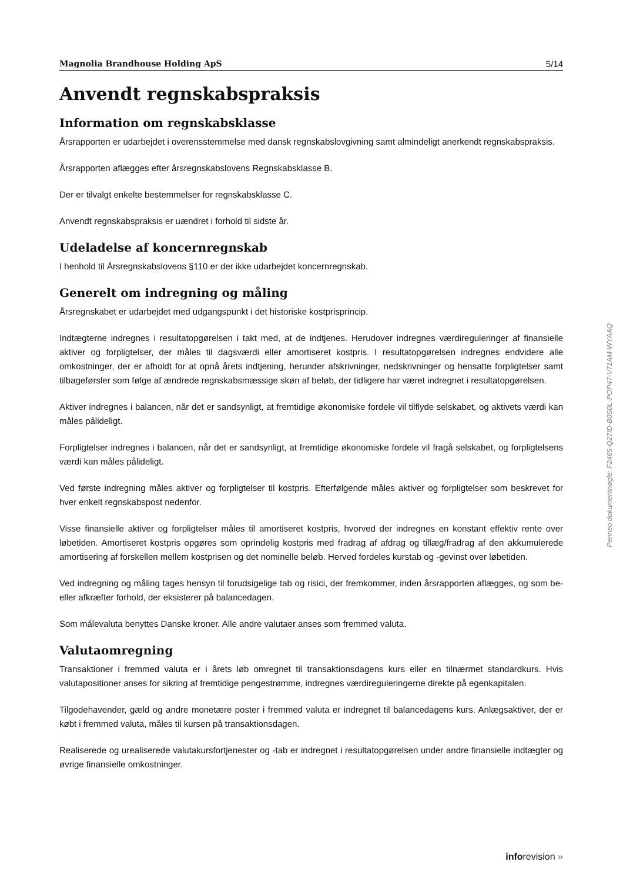Magnolia Brandhouse Holding ApS 5/14
Anvendt regnskabspraksis
Information om regnskabsklasse
Årsrapporten er udarbejdet i overensstemmelse med dansk regnskabslovgivning samt almindeligt anerkendt regnskabspraksis.
Årsrapporten aflægges efter årsregnskabslovens Regnskabsklasse B.
Der er tilvalgt enkelte bestemmelser for regnskabsklasse C.
Anvendt regnskabspraksis er uændret i forhold til sidste år.
Udeladelse af koncernregnskab
I henhold til Årsregnskabslovens §110 er der ikke udarbejdet koncernregnskab.
Generelt om indregning og måling
Årsregnskabet er udarbejdet med udgangspunkt i det historiske kostprisprincip.
Indtægterne indregnes i resultatopgørelsen i takt med, at de indtjenes. Herudover indregnes værdireguleringer af finansielle aktiver og forpligtelser, der måles til dagsværdi eller amortiseret kostpris. I resultatopgørelsen indregnes endvidere alle omkostninger, der er afholdt for at opnå årets indtjening, herunder afskrivninger, nedskrivninger og hensatte forpligtelser samt tilbageførsler som følge af ændrede regnskabsmæssige skøn af beløb, der tidligere har været indregnet i resultatopgørelsen.
Aktiver indregnes i balancen, når det er sandsynligt, at fremtidige økonomiske fordele vil tilflyde selskabet, og aktivets værdi kan måles pålideligt.
Forpligtelser indregnes i balancen, når det er sandsynligt, at fremtidige økonomiske fordele vil fragå selskabet, og forpligtelsens værdi kan måles pålideligt.
Ved første indregning måles aktiver og forpligtelser til kostpris. Efterfølgende måles aktiver og forpligtelser som beskrevet for hver enkelt regnskabspost nedenfor.
Visse finansielle aktiver og forpligtelser måles til amortiseret kostpris, hvorved der indregnes en konstant effektiv rente over løbetiden. Amortiseret kostpris opgøres som oprindelig kostpris med fradrag af afdrag og tillæg/fradrag af den akkumulerede amortisering af forskellen mellem kostprisen og det nominelle beløb. Herved fordeles kurstab og -gevinst over løbetiden.
Ved indregning og måling tages hensyn til forudsigelige tab og risici, der fremkommer, inden årsrapporten aflægges, og som be- eller afkræfter forhold, der eksisterer på balancedagen.
Som målevaluta benyttes Danske kroner. Alle andre valutaer anses som fremmed valuta.
Valutaomregning
Transaktioner i fremmed valuta er i årets løb omregnet til transaktionsdagens kurs eller en tilnærmet standardkurs. Hvis valutapositioner anses for sikring af fremtidige pengestrømme, indregnes værdireguleringerne direkte på egenkapitalen.
Tilgodehavender, gæld og andre monetære poster i fremmed valuta er indregnet til balancedagens kurs. Anlægsaktiver, der er købt i fremmed valuta, måles til kursen på transaktionsdagen.
Realiserede og urealiserede valutakursfortjenester og -tab er indregnet i resultatopgørelsen under andre finansielle indtægter og øvrige finansielle omkostninger.
Penneo dokumentnøgle: F2465-Q27ID-B0S0L-POP47-V71AM-WYAAQ
inforevision »